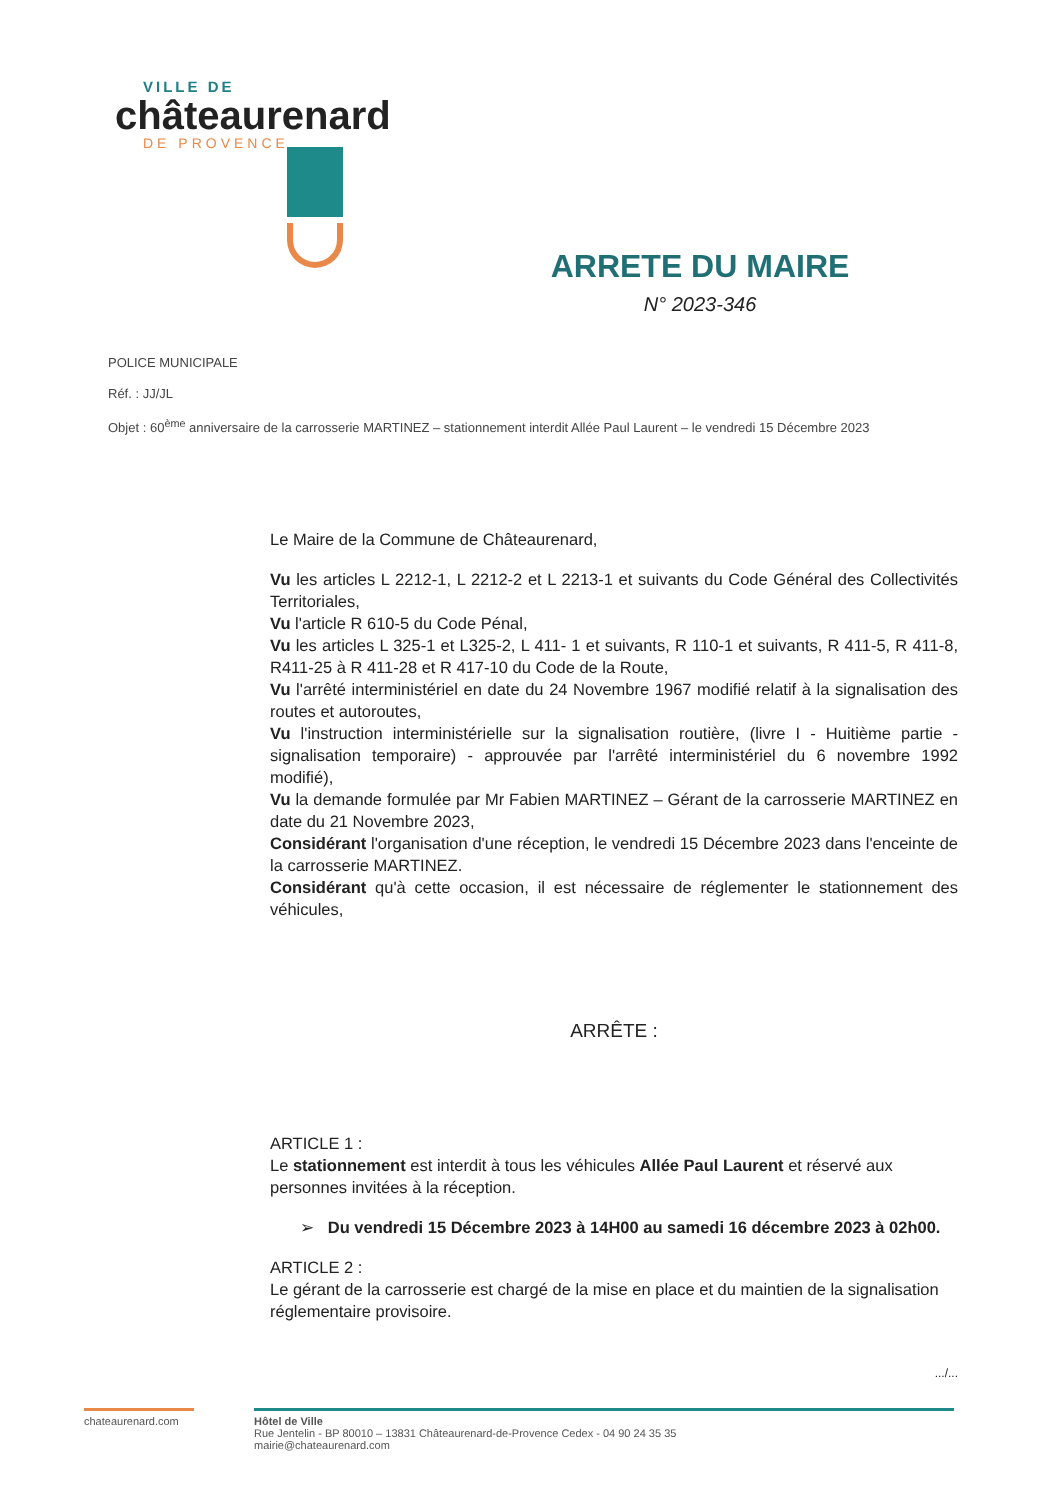VILLE DE
châteaurenard
DE PROVENCE
ARRETE DU MAIRE
N° 2023-346
POLICE MUNICIPALE
Réf. : JJ/JL
Objet : 60<sup>ème</sup> anniversaire de la carrosserie MARTINEZ – stationnement interdit Allée Paul Laurent – le vendredi 15 Décembre 2023
Le Maire de la Commune de Châteaurenard,
Vu les articles L 2212-1, L 2212-2 et L 2213-1 et suivants du Code Général des Collectivités Territoriales,
Vu l'article R 610-5 du Code Pénal,
Vu les articles L 325-1 et L325-2, L 411- 1 et suivants, R 110-1 et suivants, R 411-5, R 411-8, R411-25 à R 411-28 et R 417-10 du Code de la Route,
Vu l'arrêté interministériel en date du 24 Novembre 1967 modifié relatif à la signalisation des routes et autoroutes,
Vu l'instruction interministérielle sur la signalisation routière, (livre I - Huitième partie - signalisation temporaire) - approuvée par l'arrêté interministériel du 6 novembre 1992 modifié),
Vu la demande formulée par Mr Fabien MARTINEZ – Gérant de la carrosserie MARTINEZ en date du 21 Novembre 2023,
Considérant l'organisation d'une réception, le vendredi 15 Décembre 2023 dans l'enceinte de la carrosserie MARTINEZ.
Considérant qu'à cette occasion, il est nécessaire de réglementer le stationnement des véhicules,
ARRÊTE :
ARTICLE 1 :
Le stationnement est interdit à tous les véhicules Allée Paul Laurent et réservé aux personnes invitées à la réception.
➢ Du vendredi 15 Décembre 2023 à 14H00 au samedi 16 décembre 2023 à 02h00.
ARTICLE 2 :
Le gérant de la carrosserie est chargé de la mise en place et du maintien de la signalisation réglementaire provisoire.
.../...
chateaurenard.com
Hôtel de Ville
Rue Jentelin - BP 80010 – 13831 Châteaurenard-de-Provence Cedex - 04 90 24 35 35
mairie@chateaurenard.com